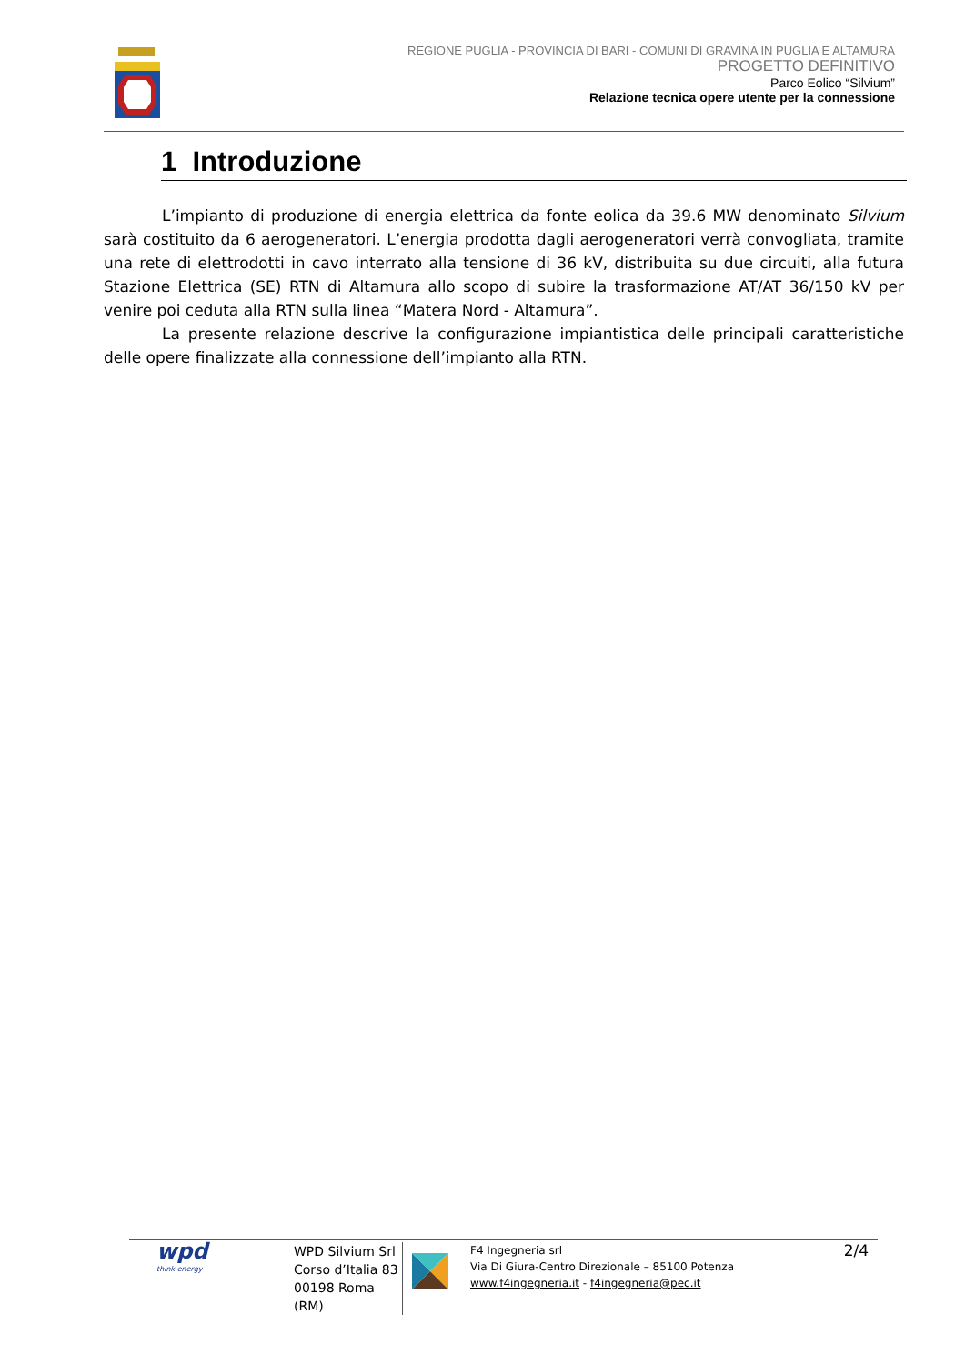REGIONE PUGLIA - PROVINCIA DI BARI - COMUNI DI GRAVINA IN PUGLIA E ALTAMURA
PROGETTO DEFINITIVO
Parco Eolico “Silvium”
Relazione tecnica opere utente per la connessione
1 Introduzione
L’impianto di produzione di energia elettrica da fonte eolica da 39.6 MW denominato Silvium sarà costituito da 6 aerogeneratori. L’energia prodotta dagli aerogeneratori verrà convogliata, tramite una rete di elettrodotti in cavo interrato alla tensione di 36 kV, distribuita su due circuiti, alla futura Stazione Elettrica (SE) RTN di Altamura allo scopo di subire la trasformazione AT/AT 36/150 kV per venire poi ceduta alla RTN sulla linea “Matera Nord - Altamura”.
La presente relazione descrive la configurazione impiantistica delle principali caratteristiche delle opere finalizzate alla connessione dell’impianto alla RTN.
wpd
think energy
WPD Silvium Srl
Corso d’Italia 83
00198 Roma (RM)
F4 Ingegneria srl
Via Di Giura-Centro Direzionale – 85100 Potenza
www.f4ingegneria.it - f4ingegneria@pec.it
2/4